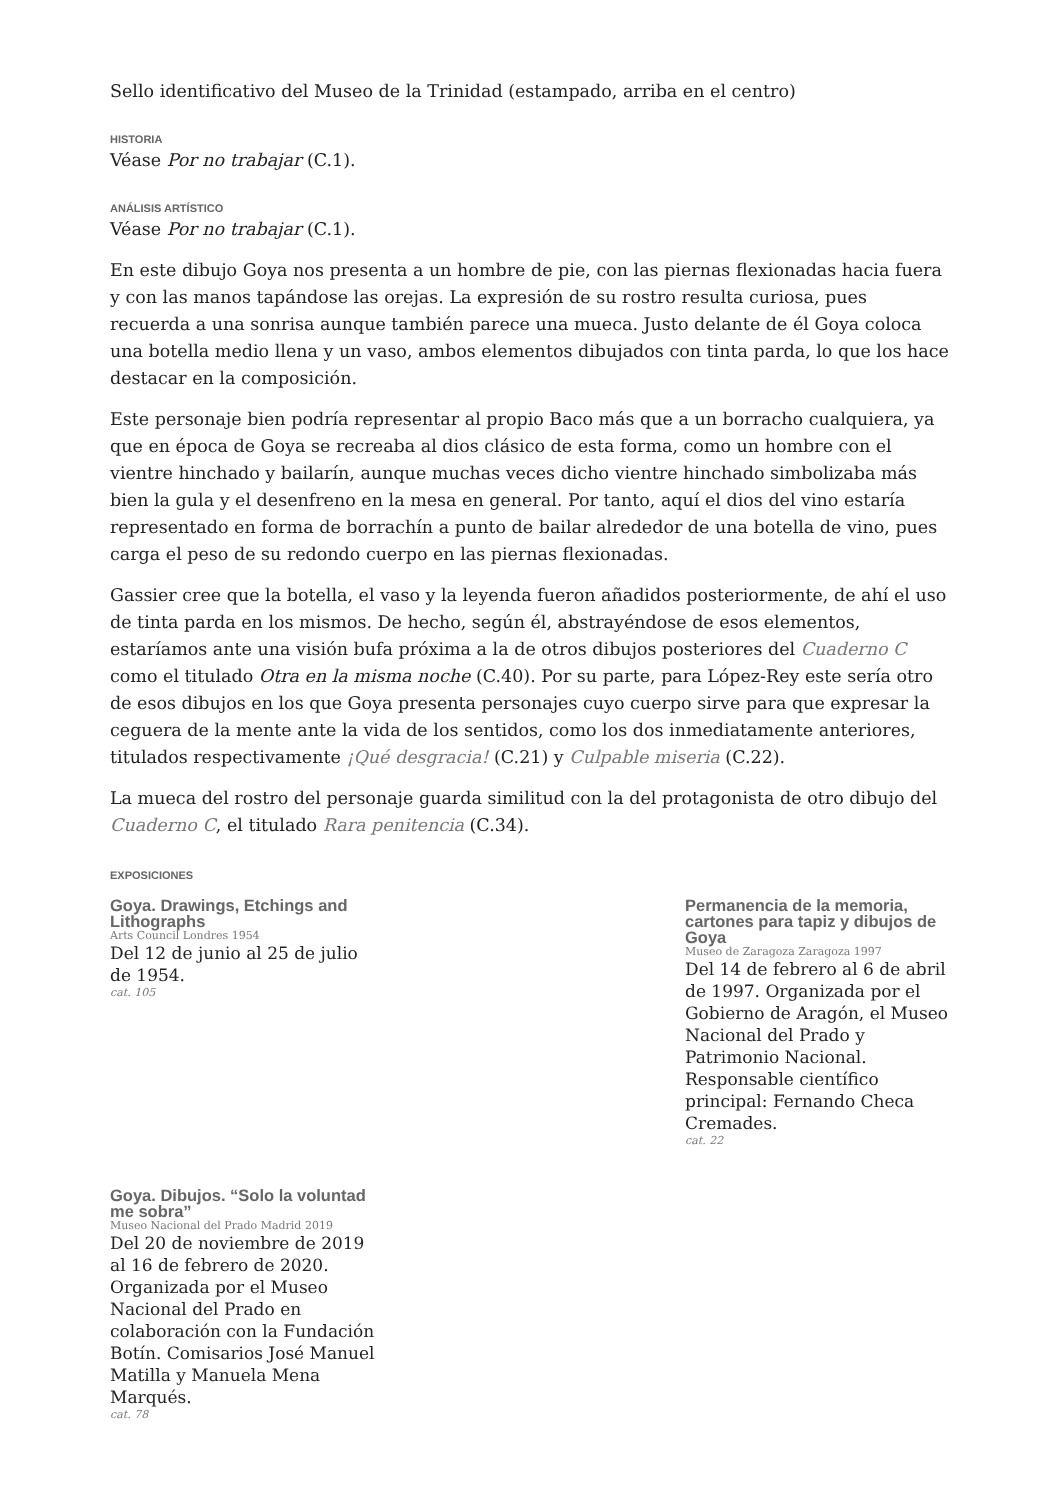Sello identificativo del Museo de la Trinidad (estampado, arriba en el centro)
HISTORIA
Véase Por no trabajar (C.1).
ANÁLISIS ARTÍSTICO
Véase Por no trabajar (C.1).
En este dibujo Goya nos presenta a un hombre de pie, con las piernas flexionadas hacia fuera y con las manos tapándose las orejas. La expresión de su rostro resulta curiosa, pues recuerda a una sonrisa aunque también parece una mueca. Justo delante de él Goya coloca una botella medio llena y un vaso, ambos elementos dibujados con tinta parda, lo que los hace destacar en la composición.
Este personaje bien podría representar al propio Baco más que a un borracho cualquiera, ya que en época de Goya se recreaba al dios clásico de esta forma, como un hombre con el vientre hinchado y bailarín, aunque muchas veces dicho vientre hinchado simbolizaba más bien la gula y el desenfreno en la mesa en general. Por tanto, aquí el dios del vino estaría representado en forma de borrachín a punto de bailar alrededor de una botella de vino, pues carga el peso de su redondo cuerpo en las piernas flexionadas.
Gassier cree que la botella, el vaso y la leyenda fueron añadidos posteriormente, de ahí el uso de tinta parda en los mismos. De hecho, según él, abstrayéndose de esos elementos, estaríamos ante una visión bufa próxima a la de otros dibujos posteriores del Cuaderno C como el titulado Otra en la misma noche (C.40). Por su parte, para López-Rey este sería otro de esos dibujos en los que Goya presenta personajes cuyo cuerpo sirve para que expresar la ceguera de la mente ante la vida de los sentidos, como los dos inmediatamente anteriores, titulados respectivamente ¡Qué desgracia! (C.21) y Culpable miseria (C.22).
La mueca del rostro del personaje guarda similitud con la del protagonista de otro dibujo del Cuaderno C, el titulado Rara penitencia (C.34).
EXPOSICIONES
Goya. Drawings, Etchings and Lithographs
Arts Council Londres 1954
Del 12 de junio al 25 de julio de 1954.
cat. 105
Permanencia de la memoria, cartones para tapiz y dibujos de Goya
Museo de Zaragoza Zaragoza 1997
Del 14 de febrero al 6 de abril de 1997. Organizada por el Gobierno de Aragón, el Museo Nacional del Prado y Patrimonio Nacional. Responsable científico principal: Fernando Checa Cremades.
cat. 22
Goya. Dibujos. “Solo la voluntad me sobra”
Museo Nacional del Prado Madrid 2019
Del 20 de noviembre de 2019 al 16 de febrero de 2020. Organizada por el Museo Nacional del Prado en colaboración con la Fundación Botín. Comisarios José Manuel Matilla y Manuela Mena Marqués.
cat. 78